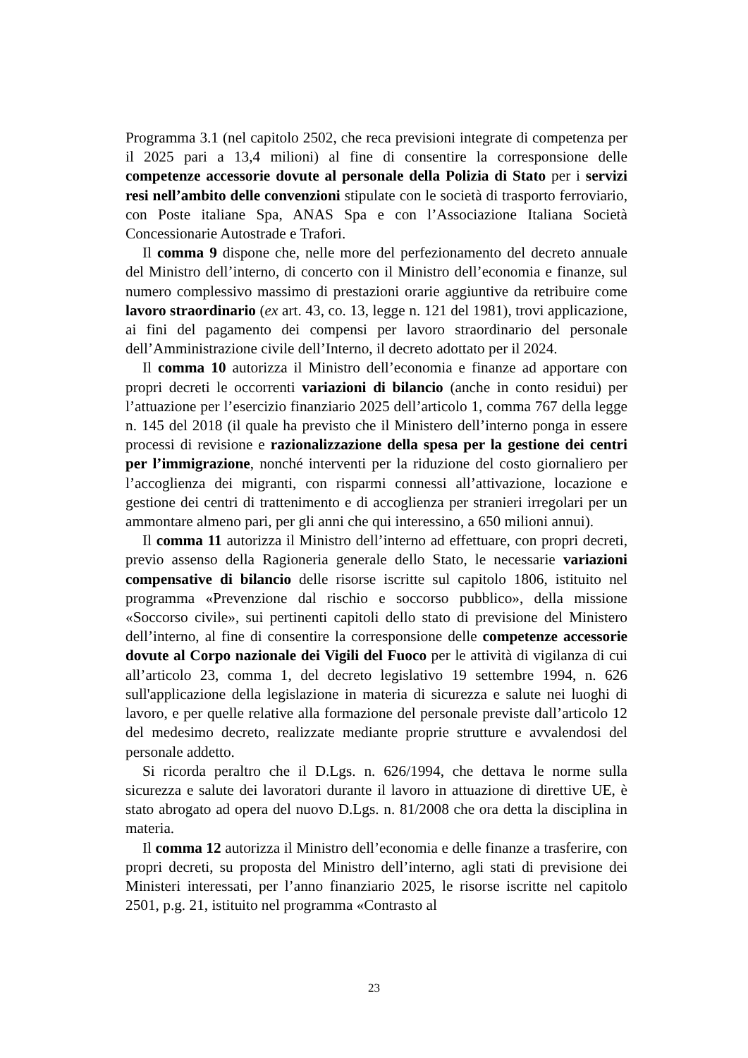Programma 3.1 (nel capitolo 2502, che reca previsioni integrate di competenza per il 2025 pari a 13,4 milioni) al fine di consentire la corresponsione delle competenze accessorie dovute al personale della Polizia di Stato per i servizi resi nell’ambito delle convenzioni stipulate con le società di trasporto ferroviario, con Poste italiane Spa, ANAS Spa e con l’Associazione Italiana Società Concessionarie Autostrade e Trafori.
Il comma 9 dispone che, nelle more del perfezionamento del decreto annuale del Ministro dell’interno, di concerto con il Ministro dell’economia e finanze, sul numero complessivo massimo di prestazioni orarie aggiuntive da retribuire come lavoro straordinario (ex art. 43, co. 13, legge n. 121 del 1981), trovi applicazione, ai fini del pagamento dei compensi per lavoro straordinario del personale dell’Amministrazione civile dell’Interno, il decreto adottato per il 2024.
Il comma 10 autorizza il Ministro dell’economia e finanze ad apportare con propri decreti le occorrenti variazioni di bilancio (anche in conto residui) per l’attuazione per l’esercizio finanziario 2025 dell’articolo 1, comma 767 della legge n. 145 del 2018 (il quale ha previsto che il Ministero dell’interno ponga in essere processi di revisione e razionalizzazione della spesa per la gestione dei centri per l’immigrazione, nonché interventi per la riduzione del costo giornaliero per l’accoglienza dei migranti, con risparmi connessi all’attivazione, locazione e gestione dei centri di trattenimento e di accoglienza per stranieri irregolari per un ammontare almeno pari, per gli anni che qui interessino, a 650 milioni annui).
Il comma 11 autorizza il Ministro dell’interno ad effettuare, con propri decreti, previo assenso della Ragioneria generale dello Stato, le necessarie variazioni compensative di bilancio delle risorse iscritte sul capitolo 1806, istituito nel programma «Prevenzione dal rischio e soccorso pubblico», della missione «Soccorso civile», sui pertinenti capitoli dello stato di previsione del Ministero dell’interno, al fine di consentire la corresponsione delle competenze accessorie dovute al Corpo nazionale dei Vigili del Fuoco per le attività di vigilanza di cui all’articolo 23, comma 1, del decreto legislativo 19 settembre 1994, n. 626 sull'applicazione della legislazione in materia di sicurezza e salute nei luoghi di lavoro, e per quelle relative alla formazione del personale previste dall’articolo 12 del medesimo decreto, realizzate mediante proprie strutture e avvalendosi del personale addetto.
Si ricorda peraltro che il D.Lgs. n. 626/1994, che dettava le norme sulla sicurezza e salute dei lavoratori durante il lavoro in attuazione di direttive UE, è stato abrogato ad opera del nuovo D.Lgs. n. 81/2008 che ora detta la disciplina in materia.
Il comma 12 autorizza il Ministro dell’economia e delle finanze a trasferire, con propri decreti, su proposta del Ministro dell’interno, agli stati di previsione dei Ministeri interessati, per l’anno finanziario 2025, le risorse iscritte nel capitolo 2501, p.g. 21, istituito nel programma «Contrasto al
23